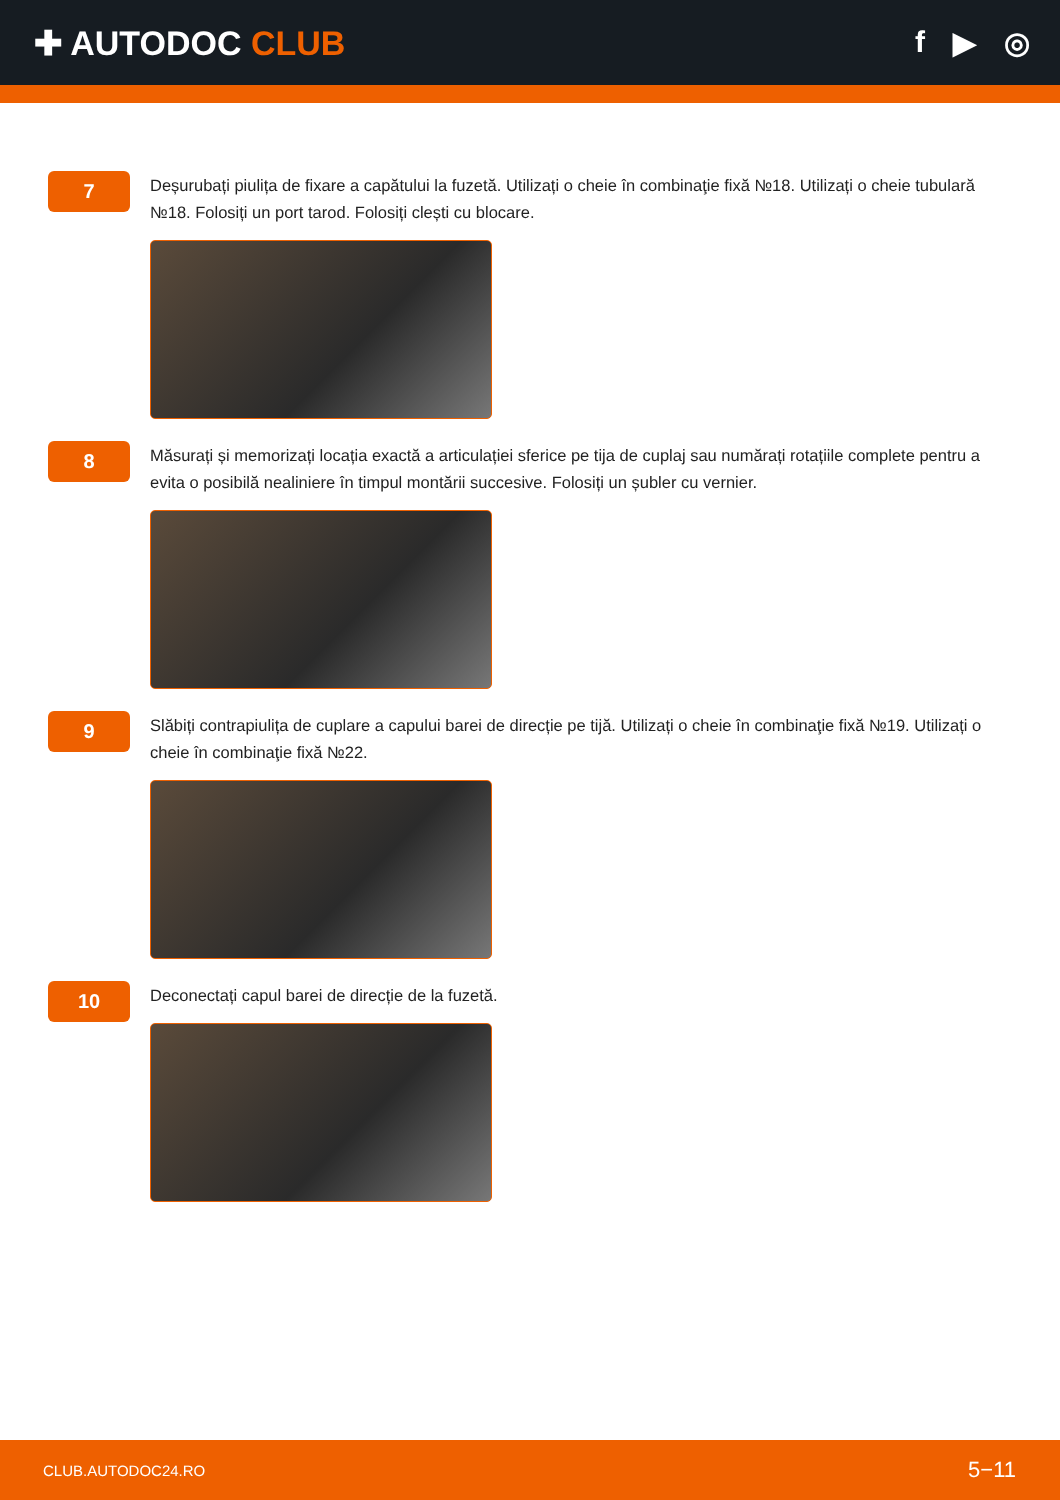✚ AUTODOC CLUB f ▶ ◎
7
Deșurubați piulița de fixare a capătului la fuzetă. Utilizați o cheie în combinaţie fixă №18. Utilizați o cheie tubulară №18. Folosiți un port tarod. Folosiți clești cu blocare.
8
Măsurați și memorizați locația exactă a articulației sferice pe tija de cuplaj sau numărați rotațiile complete pentru a evita o posibilă nealiniere în timpul montării succesive. Folosiți un șubler cu vernier.
9
Slăbiți contrapiulița de cuplare a capului barei de direcție pe tijă. Utilizați o cheie în combinaţie fixă №19. Utilizați o cheie în combinaţie fixă №22.
10
Deconectați capul barei de direcție de la fuzetă.
CLUB.AUTODOC24.RO 5−11